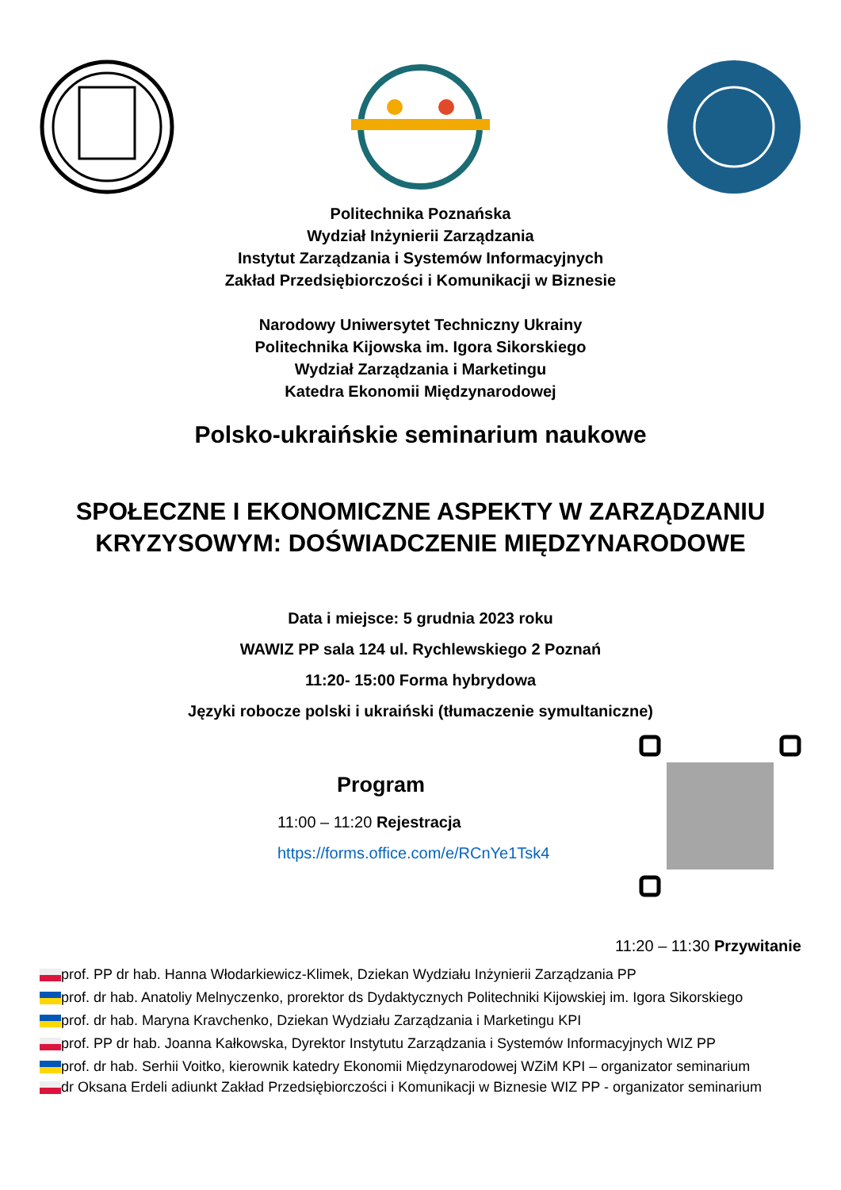Politechnika Poznańska
Wydział Inżynierii Zarządzania
Instytut Zarządzania i Systemów Informacyjnych
Zakład Przedsiębiorczości i Komunikacji w Biznesie
Narodowy Uniwersytet Techniczny Ukrainy
Politechnika Kijowska im. Igora Sikorskiego
Wydział Zarządzania i Marketingu
Katedra Ekonomii Międzynarodowej
Polsko-ukraińskie seminarium naukowe
SPOŁECZNE I EKONOMICZNE ASPEKTY W ZARZĄDZANIU
KRYZYSOWYM: DOŚWIADCZENIE MIĘDZYNARODOWE
Data i miejsce: 5 grudnia 2023 roku
WAWIZ PP sala 124 ul. Rychlewskiego 2 Poznań
11:20- 15:00 Forma hybrydowa
Języki robocze polski i ukraiński (tłumaczenie symultaniczne)
Program
11:00 – 11:20 Rejestracja
https://forms.office.com/e/RCnYe1Tsk4
11:20 – 11:30 Przywitanie
prof. PP dr hab. Hanna Włodarkiewicz-Klimek, Dziekan Wydziału Inżynierii Zarządzania PP
prof. dr hab. Anatoliy Melnyczenko, prorektor ds Dydaktycznych Politechniki Kijowskiej im. Igora Sikorskiego
prof. dr hab. Maryna Kravchenko, Dziekan Wydziału Zarządzania i Marketingu KPI
prof. PP dr hab. Joanna Kałkowska, Dyrektor Instytutu Zarządzania i Systemów Informacyjnych WIZ PP
prof. dr hab. Serhii Voitko, kierownik katedry Ekonomii Międzynarodowej WZiM KPI – organizator seminarium
dr Oksana Erdeli adiunkt Zakład Przedsiębiorczości i Komunikacji w Biznesie WIZ PP - organizator seminarium